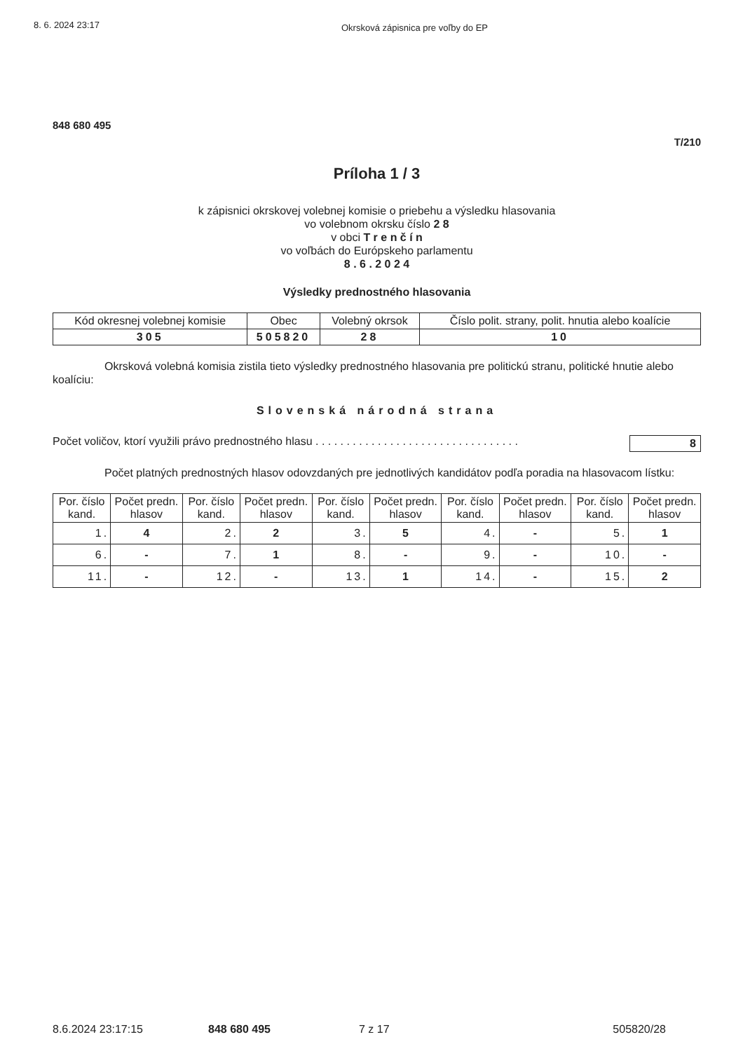8. 6. 2024 23:17 Okrsková zápisnica pre voľby do EP
848 680 495
T/210
Príloha 1 / 3
k zápisnici okrskovej volebnej komisie o priebehu a výsledku hlasovania
vo volebnom okrsku číslo 2 8
v obci T r e n č í n
vo voľbách do Európskeho parlamentu
8 . 6 . 2 0 2 4
Výsledky prednostného hlasovania
| Kód okresnej volebnej komisie | Obec | Volebný okrsok | Číslo polit. strany, polit. hnutia alebo koalície |
| --- | --- | --- | --- |
| 305 | 505820 | 28 | 10 |
Okrsková volebná komisia zistila tieto výsledky prednostného hlasovania pre politickú stranu, politické hnutie alebo koalíciu:
Slovenská národná strana
Počet voličov, ktorí využili právo prednostného hlasu . . . . . . . . . . . . . . . . . . . . . . . . . . . . . . . . . 8
Počet platných prednostných hlasov odovzdaných pre jednotlivých kandidátov podľa poradia na hlasovacom lístku:
| Por. číslo kand. | Počet predn. hlasov | Por. číslo kand. | Počet predn. hlasov | Por. číslo kand. | Počet predn. hlasov | Por. číslo kand. | Počet predn. hlasov | Por. číslo kand. | Počet predn. hlasov |
| --- | --- | --- | --- | --- | --- | --- | --- | --- | --- |
| 1. | 4 | 2. | 2 | 3. | 5 | 4. | - | 5. | 1 |
| 6. | - | 7. | 1 | 8. | - | 9. | - | 10. | - |
| 11. | - | 12. | - | 13. | 1 | 14. | - | 15. | 2 |
8.6.2024 23:17:15 848 680 495 7 z 17 505820/28